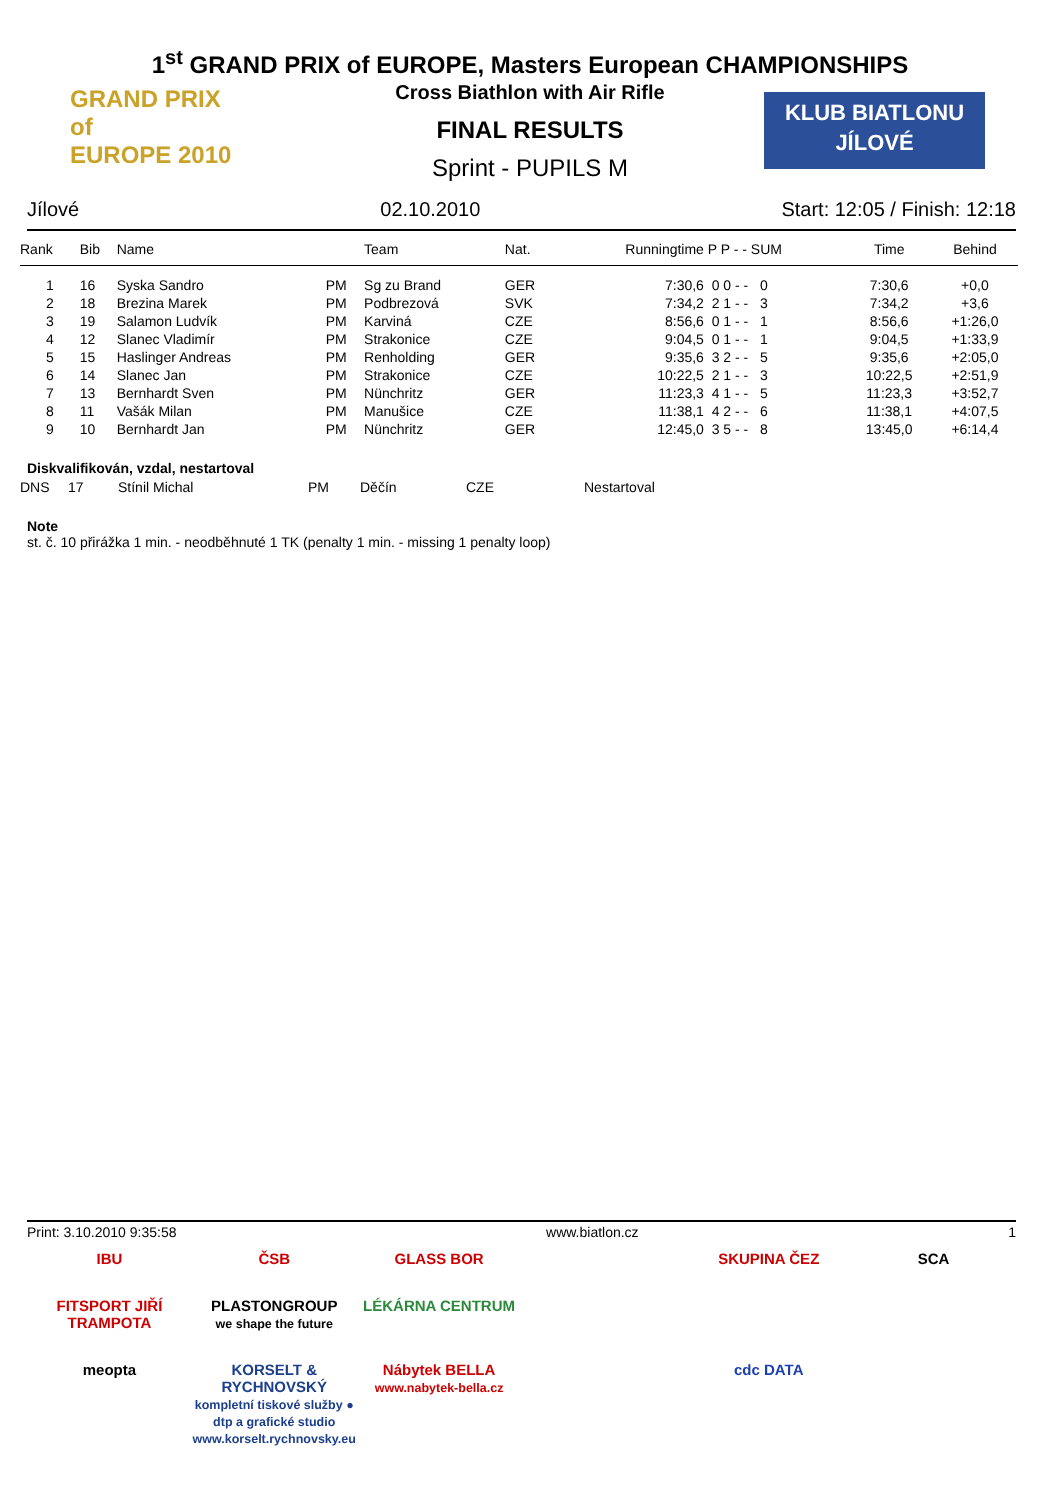GRAND PRIX
of
EUROPE 2010
KLUB BIATLONU
JÍLOVÉ
1<sup>st</sup> GRAND PRIX of EUROPE, Masters European CHAMPIONSHIPS
Cross Biathlon with Air Rifle
FINAL RESULTS
Sprint - PUPILS M
Jílové 02.10.2010 Start: 12:05 / Finish: 12:18
| Rank | Bib | Name | | Team | Nat. | Runningtime | P P - - SUM | Time | Behind |
| --- | --- | --- | --- | --- | --- | --- | --- | --- | --- |
| 1 | 16 | Syska Sandro | PM | Sg zu Brand | GER | 7:30,6 | 0 0 - - 0 | 7:30,6 | +0,0 |
| 2 | 18 | Brezina Marek | PM | Podbrezová | SVK | 7:34,2 | 2 1 - - 3 | 7:34,2 | +3,6 |
| 3 | 19 | Salamon Ludvík | PM | Karviná | CZE | 8:56,6 | 0 1 - - 1 | 8:56,6 | +1:26,0 |
| 4 | 12 | Slanec Vladimír | PM | Strakonice | CZE | 9:04,5 | 0 1 - - 1 | 9:04,5 | +1:33,9 |
| 5 | 15 | Haslinger Andreas | PM | Renholding | GER | 9:35,6 | 3 2 - - 5 | 9:35,6 | +2:05,0 |
| 6 | 14 | Slanec Jan | PM | Strakonice | CZE | 10:22,5 | 2 1 - - 3 | 10:22,5 | +2:51,9 |
| 7 | 13 | Bernhardt Sven | PM | Nünchritz | GER | 11:23,3 | 4 1 - - 5 | 11:23,3 | +3:52,7 |
| 8 | 11 | Vašák Milan | PM | Manušice | CZE | 11:38,1 | 4 2 - - 6 | 11:38,1 | +4:07,5 |
| 9 | 10 | Bernhardt Jan | PM | Nünchritz | GER | 12:45,0 | 3 5 - - 8 | 13:45,0 | +6:14,4 |
Diskvalifikován, vzdal, nestartoval
| DNS | 17 | Stínil Michal | PM | Děčín | CZE | Nestartoval |
Note
st. č. 10 přirážka 1 min. - neodběhnuté 1 TK (penalty 1 min. - missing 1 penalty loop)
Print: 3.10.2010 9:35:58 www.biatlon.cz 1
IBU
ČSB
GLASS BOR
SKUPINA ČEZ
SCA
FITSPORT JIŘÍ TRAMPOTA
PLASTONGROUP
we shape the future
LÉKÁRNA CENTRUM
meopta
KORSELT & RYCHNOVSKÝ
kompletní tiskové služby ● dtp a grafické studio
www.korselt.rychnovsky.eu
Nábytek BELLA
www.nabytek-bella.cz
cdc DATA